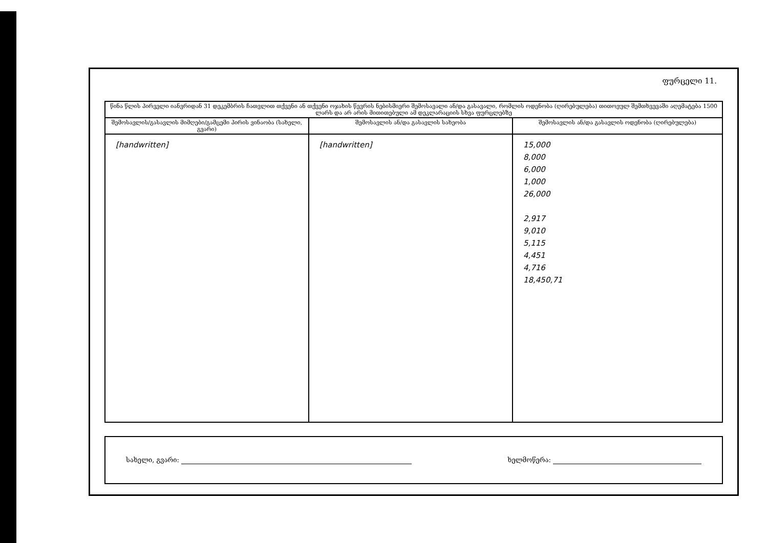ფურცელი 11.
| წინა წლის პირველი იანვრიდან 31 დეკემბრის ჩათვლით თქვენი ან თქვენი ოჯახის წევრის ნებისმიერი შემოსავალი ან/და გასავალი, რომლის ოდენობა (ღირებულება) თითოეულ შემთხვევაში აღემატება 1500 ლარს და არ არის მითითებული ამ დეკლარაციის სხვა ფურცლებზე | | |
| --- | --- | --- |
| შემოსავლის/გასავლის მიმღები/გამცემი პირის ვინაობა (სახელი, გვარი) | შემოსავლის ან/და გასავლის სახეობა | შემოსავლის ან/და გასავლის ოდენობა (ღირებულება) |
| [handwritten] | [handwritten] | 15,000 8,000 6,000 1,000 26,000 2,917 9,010 5,115 4,451 4,716 18,450,71 |
სახელი, გვარი: ხელმოწერა: